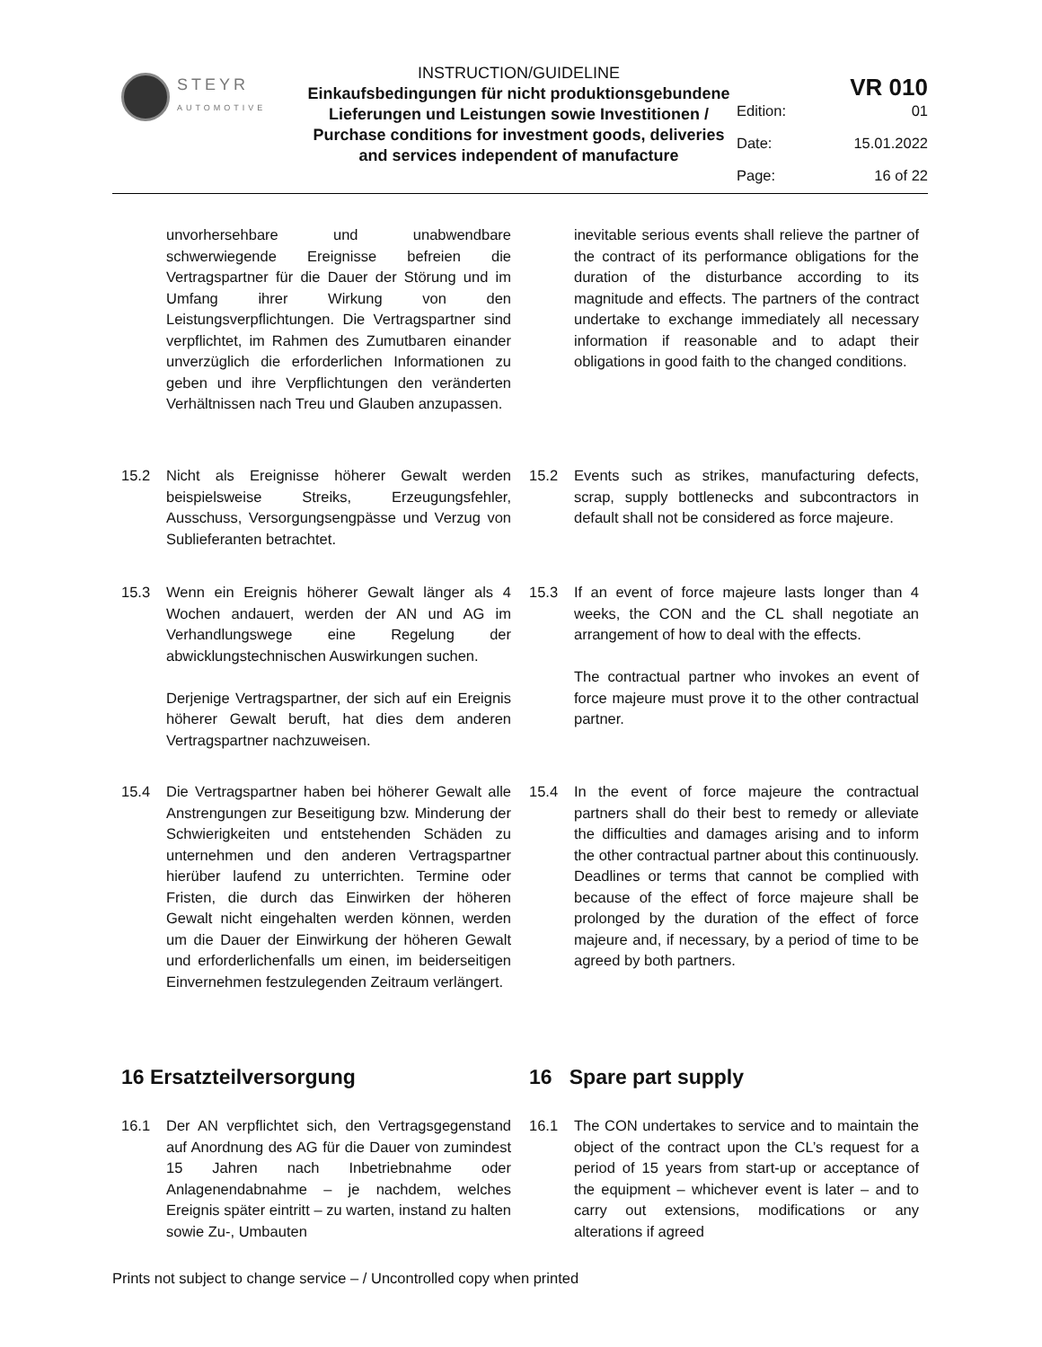STEYR
AUTOMOTIVE
INSTRUCTION/GUIDELINE
Einkaufsbedingungen für nicht produktionsgebundene Lieferungen und Leistungen sowie Investitionen / Purchase conditions for investment goods, deliveries and services independent of manufacture
VR 010
Edition: 01
Date: 15.01.2022
Page: 16 of 22
unvorhersehbare und unabwendbare schwerwiegende Ereignisse befreien die Vertragspartner für die Dauer der Störung und im Umfang ihrer Wirkung von den Leistungsverpflichtungen. Die Vertragspartner sind verpflichtet, im Rahmen des Zumutbaren einander unverzüglich die erforderlichen Informationen zu geben und ihre Verpflichtungen den veränderten Verhältnissen nach Treu und Glauben anzupassen.
inevitable serious events shall relieve the partner of the contract of its performance obligations for the duration of the disturbance according to its magnitude and effects. The partners of the contract undertake to exchange immediately all necessary information if reasonable and to adapt their obligations in good faith to the changed conditions.
15.2 Nicht als Ereignisse höherer Gewalt werden beispielsweise Streiks, Erzeugungsfehler, Ausschuss, Versorgungsengpässe und Verzug von Sublieferanten betrachtet.
15.2 Events such as strikes, manufacturing defects, scrap, supply bottlenecks and subcontractors in default shall not be considered as force majeure.
15.3 Wenn ein Ereignis höherer Gewalt länger als 4 Wochen andauert, werden der AN und AG im Verhandlungswege eine Regelung der abwicklungstechnischen Auswirkungen suchen.
Derjenige Vertragspartner, der sich auf ein Ereignis höherer Gewalt beruft, hat dies dem anderen Vertragspartner nachzuweisen.
15.3 If an event of force majeure lasts longer than 4 weeks, the CON and the CL shall negotiate an arrangement of how to deal with the effects.
The contractual partner who invokes an event of force majeure must prove it to the other contractual partner.
15.4 Die Vertragspartner haben bei höherer Gewalt alle Anstrengungen zur Beseitigung bzw. Minderung der Schwierigkeiten und entstehenden Schäden zu unternehmen und den anderen Vertragspartner hierüber laufend zu unterrichten. Termine oder Fristen, die durch das Einwirken der höheren Gewalt nicht eingehalten werden können, werden um die Dauer der Einwirkung der höheren Gewalt und erforderlichenfalls um einen, im beiderseitigen Einvernehmen festzulegenden Zeitraum verlängert.
15.4 In the event of force majeure the contractual partners shall do their best to remedy or alleviate the difficulties and damages arising and to inform the other contractual partner about this continuously. Deadlines or terms that cannot be complied with because of the effect of force majeure shall be prolonged by the duration of the effect of force majeure and, if necessary, by a period of time to be agreed by both partners.
16 Ersatzteilversorgung 16 Spare part supply
16.1 Der AN verpflichtet sich, den Vertragsgegenstand auf Anordnung des AG für die Dauer von zumindest 15 Jahren nach Inbetriebnahme oder Anlagenendabnahme – je nachdem, welches Ereignis später eintritt – zu warten, instand zu halten sowie Zu-, Umbauten
16.1 The CON undertakes to service and to maintain the object of the contract upon the CL’s request for a period of 15 years from start-up or acceptance of the equipment – whichever event is later – and to carry out extensions, modifications or any alterations if agreed
Prints not subject to change service – / Uncontrolled copy when printed